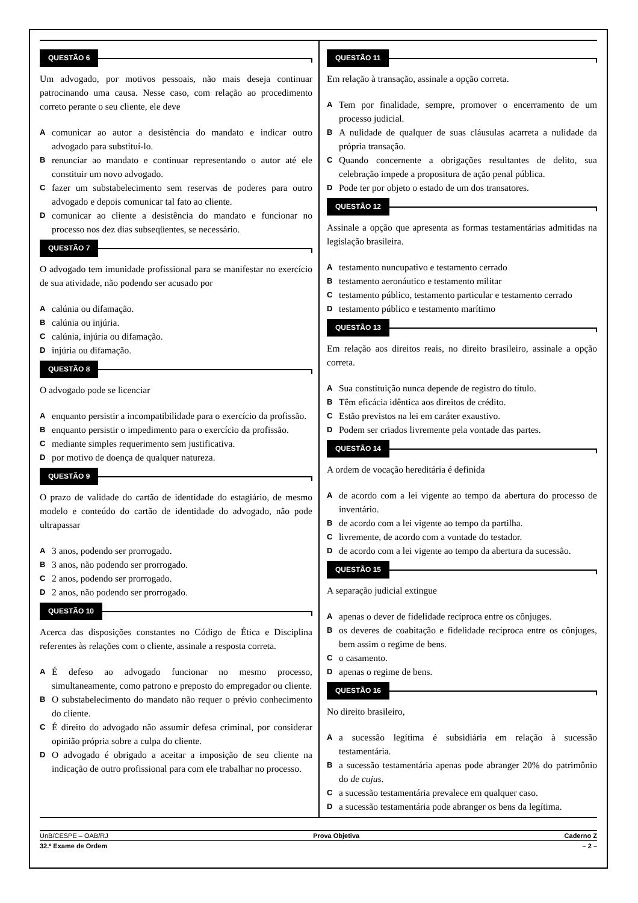QUESTÃO 6
Um advogado, por motivos pessoais, não mais deseja continuar patrocinando uma causa. Nesse caso, com relação ao procedimento correto perante o seu cliente, ele deve
Acomunicar ao autor a desistência do mandato e indicar outro advogado para substituí-lo.
Brenunciar ao mandato e continuar representando o autor até ele constituir um novo advogado.
Cfazer um substabelecimento sem reservas de poderes para outro advogado e depois comunicar tal fato ao cliente.
Dcomunicar ao cliente a desistência do mandato e funcionar no processo nos dez dias subseqüentes, se necessário.
QUESTÃO 7
O advogado tem imunidade profissional para se manifestar no exercício de sua atividade, não podendo ser acusado por
Acalúnia ou difamação.
Bcalúnia ou injúria.
Ccalúnia, injúria ou difamação.
Dinjúria ou difamação.
QUESTÃO 8
O advogado pode se licenciar
Aenquanto persistir a incompatibilidade para o exercício da profissão.
Benquanto persistir o impedimento para o exercício da profissão.
Cmediante simples requerimento sem justificativa.
Dpor motivo de doença de qualquer natureza.
QUESTÃO 9
O prazo de validade do cartão de identidade do estagiário, de mesmo modelo e conteúdo do cartão de identidade do advogado, não pode ultrapassar
A 3 anos, podendo ser prorrogado.
B 3 anos, não podendo ser prorrogado.
C 2 anos, podendo ser prorrogado.
D 2 anos, não podendo ser prorrogado.
QUESTÃO 10
Acerca das disposições constantes no Código de Ética e Disciplina referentes às relações com o cliente, assinale a resposta correta.
A É defeso ao advogado funcionar no mesmo processo, simultaneamente, como patrono e preposto do empregador ou cliente.
B O substabelecimento do mandato não requer o prévio conhecimento do cliente.
C É direito do advogado não assumir defesa criminal, por considerar opinião própria sobre a culpa do cliente.
D O advogado é obrigado a aceitar a imposição de seu cliente na indicação de outro profissional para com ele trabalhar no processo.
QUESTÃO 11
Em relação à transação, assinale a opção correta.
A Tem por finalidade, sempre, promover o encerramento de um processo judicial.
B A nulidade de qualquer de suas cláusulas acarreta a nulidade da própria transação.
C Quando concernente a obrigações resultantes de delito, sua celebração impede a propositura de ação penal pública.
D Pode ter por objeto o estado de um dos transatores.
QUESTÃO 12
Assinale a opção que apresenta as formas testamentárias admitidas na legislação brasileira.
Atestamento nuncupativo e testamento cerrado
Btestamento aeronáutico e testamento militar
Ctestamento público, testamento particular e testamento cerrado
Dtestamento público e testamento marítimo
QUESTÃO 13
Em relação aos direitos reais, no direito brasileiro, assinale a opção correta.
A Sua constituição nunca depende de registro do título.
B Têm eficácia idêntica aos direitos de crédito.
C Estão previstos na lei em caráter exaustivo.
D Podem ser criados livremente pela vontade das partes.
QUESTÃO 14
A ordem de vocação hereditária é definida
Ade acordo com a lei vigente ao tempo da abertura do processo de inventário.
Bde acordo com a lei vigente ao tempo da partilha.
Clivremente, de acordo com a vontade do testador.
Dde acordo com a lei vigente ao tempo da abertura da sucessão.
QUESTÃO 15
A separação judicial extingue
Aapenas o dever de fidelidade recíproca entre os cônjuges.
Bos deveres de coabitação e fidelidade recíproca entre os cônjuges, bem assim o regime de bens.
Co casamento.
Dapenas o regime de bens.
QUESTÃO 16
No direito brasileiro,
Aa sucessão legítima é subsidiária em relação à sucessão testamentária.
Ba sucessão testamentária apenas pode abranger 20% do patrimônio do de cujus.
Ca sucessão testamentária prevalece em qualquer caso.
Da sucessão testamentária pode abranger os bens da legítima.
UnB/CESPE – OAB/RJ Prova Objetiva Caderno Z
32.º Exame de Ordem – 2 –